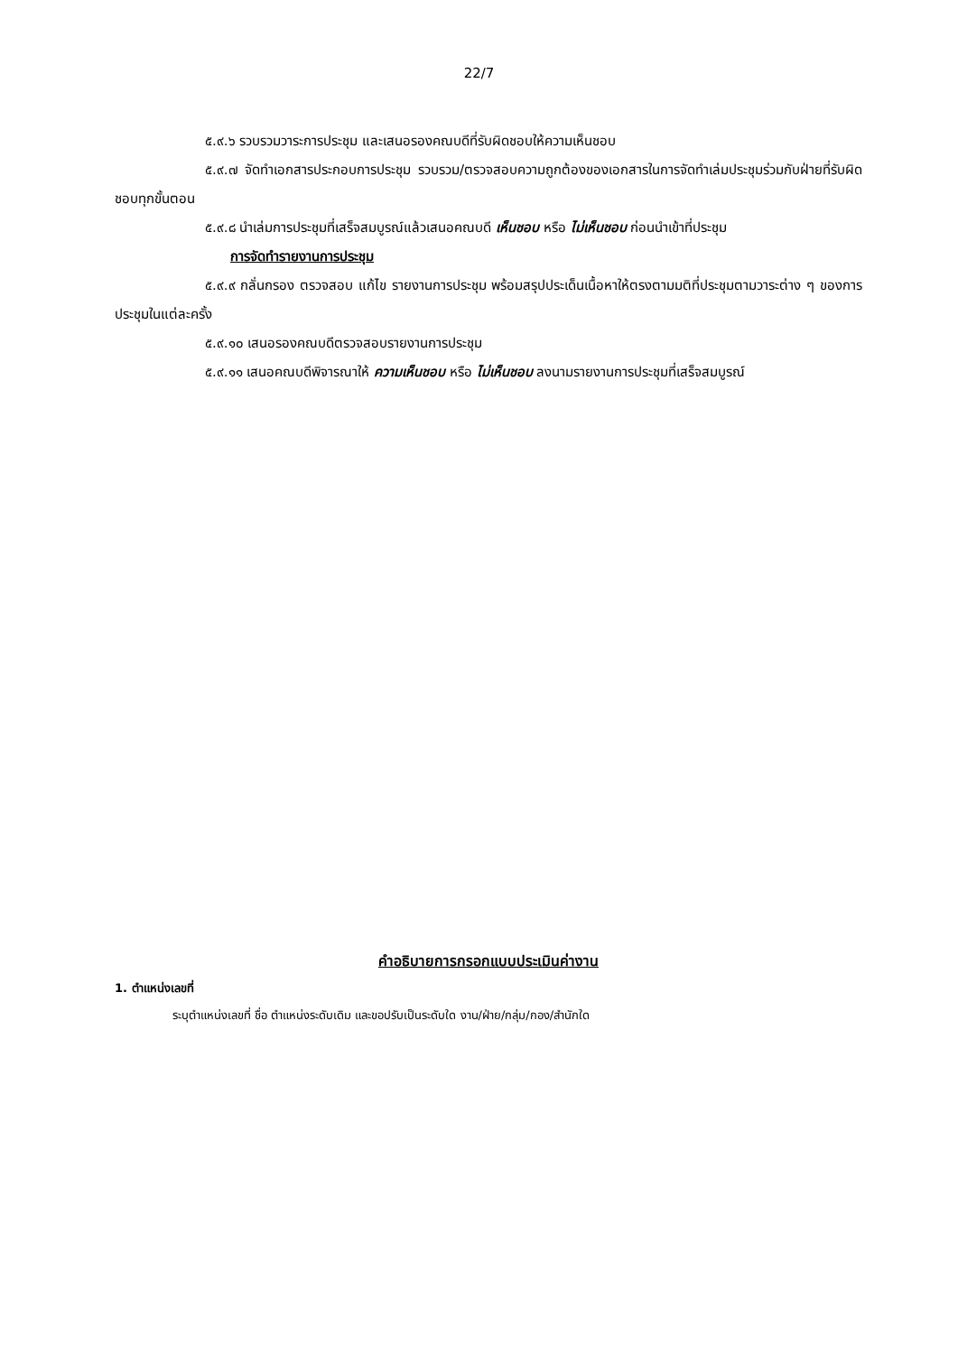22/7
๕.๙.๖ รวบรวมวาระการประชุม และเสนอรองคณบดีที่รับผิดชอบให้ความเห็นชอบ
๕.๙.๗ จัดทำเอกสารประกอบการประชุม รวบรวม/ตรวจสอบความถูกต้องของเอกสารในการจัดทำเล่มประชุมร่วมกับฝ่ายที่รับผิดชอบทุกขั้นตอน
๕.๙.๘ นำเล่มการประชุมที่เสร็จสมบูรณ์แล้วเสนอคณบดี เห็นชอบ หรือ ไม่เห็นชอบ ก่อนนำเข้าที่ประชุม
การจัดทำรายงานการประชุม
๕.๙.๙ กลั่นกรอง ตรวจสอบ แก้ไข รายงานการประชุม พร้อมสรุปประเด็นเนื้อหาให้ตรงตามมติที่ประชุมตามวาระต่าง ๆ ของการประชุมในแต่ละครั้ง
๕.๙.๑๐ เสนอรองคณบดีตรวจสอบรายงานการประชุม
๕.๙.๑๑ เสนอคณบดีพิจารณาให้ ความเห็นชอบ หรือ ไม่เห็นชอบ ลงนามรายงานการประชุมที่เสร็จสมบูรณ์
คำอธิบายการกรอกแบบประเมินค่างาน
1. ตำแหน่งเลขที่
ระบุตำแหน่งเลขที่ ชื่อ ตำแหน่งระดับเดิม และขอปรับเป็นระดับใด งาน/ฝ่าย/กลุ่ม/กอง/สำนักใด